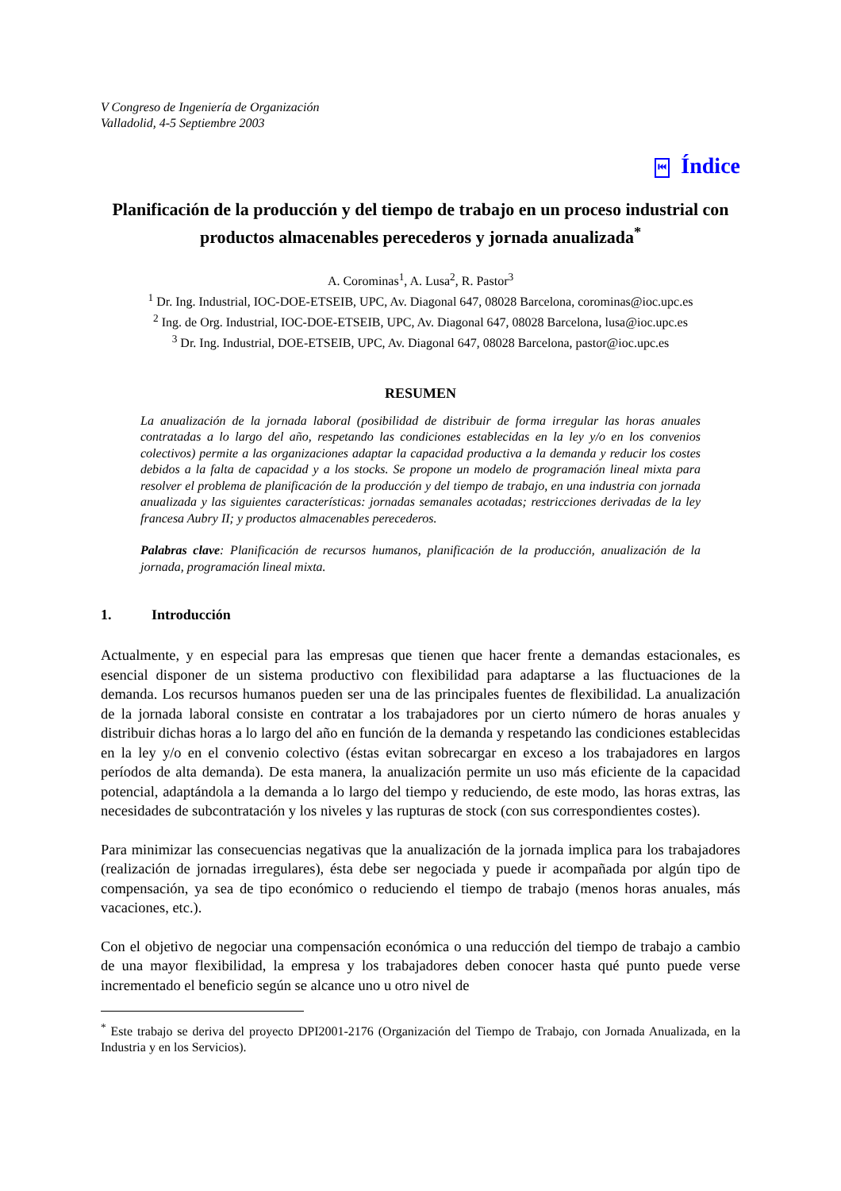V Congreso de Ingeniería de Organización
Valladolid, 4-5 Septiembre 2003
⏮ Índice
Planificación de la producción y del tiempo de trabajo en un proceso industrial con productos almacenables perecederos y jornada anualizada<sup>*</sup>
A. Corominas<sup>1</sup>, A. Lusa<sup>2</sup>, R. Pastor<sup>3</sup>
<sup>1</sup> Dr. Ing. Industrial, IOC-DOE-ETSEIB, UPC, Av. Diagonal 647, 08028 Barcelona, corominas@ioc.upc.es
<sup>2</sup> Ing. de Org. Industrial, IOC-DOE-ETSEIB, UPC, Av. Diagonal 647, 08028 Barcelona, lusa@ioc.upc.es
<sup>3</sup> Dr. Ing. Industrial, DOE-ETSEIB, UPC, Av. Diagonal 647, 08028 Barcelona, pastor@ioc.upc.es
RESUMEN
La anualización de la jornada laboral (posibilidad de distribuir de forma irregular las horas anuales contratadas a lo largo del año, respetando las condiciones establecidas en la ley y/o en los convenios colectivos) permite a las organizaciones adaptar la capacidad productiva a la demanda y reducir los costes debidos a la falta de capacidad y a los stocks. Se propone un modelo de programación lineal mixta para resolver el problema de planificación de la producción y del tiempo de trabajo, en una industria con jornada anualizada y las siguientes características: jornadas semanales acotadas; restricciones derivadas de la ley francesa Aubry II; y productos almacenables perecederos.
Palabras clave: Planificación de recursos humanos, planificación de la producción, anualización de la jornada, programación lineal mixta.
1. Introducción
Actualmente, y en especial para las empresas que tienen que hacer frente a demandas estacionales, es esencial disponer de un sistema productivo con flexibilidad para adaptarse a las fluctuaciones de la demanda. Los recursos humanos pueden ser una de las principales fuentes de flexibilidad. La anualización de la jornada laboral consiste en contratar a los trabajadores por un cierto número de horas anuales y distribuir dichas horas a lo largo del año en función de la demanda y respetando las condiciones establecidas en la ley y/o en el convenio colectivo (éstas evitan sobrecargar en exceso a los trabajadores en largos períodos de alta demanda). De esta manera, la anualización permite un uso más eficiente de la capacidad potencial, adaptándola a la demanda a lo largo del tiempo y reduciendo, de este modo, las horas extras, las necesidades de subcontratación y los niveles y las rupturas de stock (con sus correspondientes costes).
Para minimizar las consecuencias negativas que la anualización de la jornada implica para los trabajadores (realización de jornadas irregulares), ésta debe ser negociada y puede ir acompañada por algún tipo de compensación, ya sea de tipo económico o reduciendo el tiempo de trabajo (menos horas anuales, más vacaciones, etc.).
Con el objetivo de negociar una compensación económica o una reducción del tiempo de trabajo a cambio de una mayor flexibilidad, la empresa y los trabajadores deben conocer hasta qué punto puede verse incrementado el beneficio según se alcance uno u otro nivel de
<sup>*</sup> Este trabajo se deriva del proyecto DPI2001-2176 (Organización del Tiempo de Trabajo, con Jornada Anualizada, en la Industria y en los Servicios).